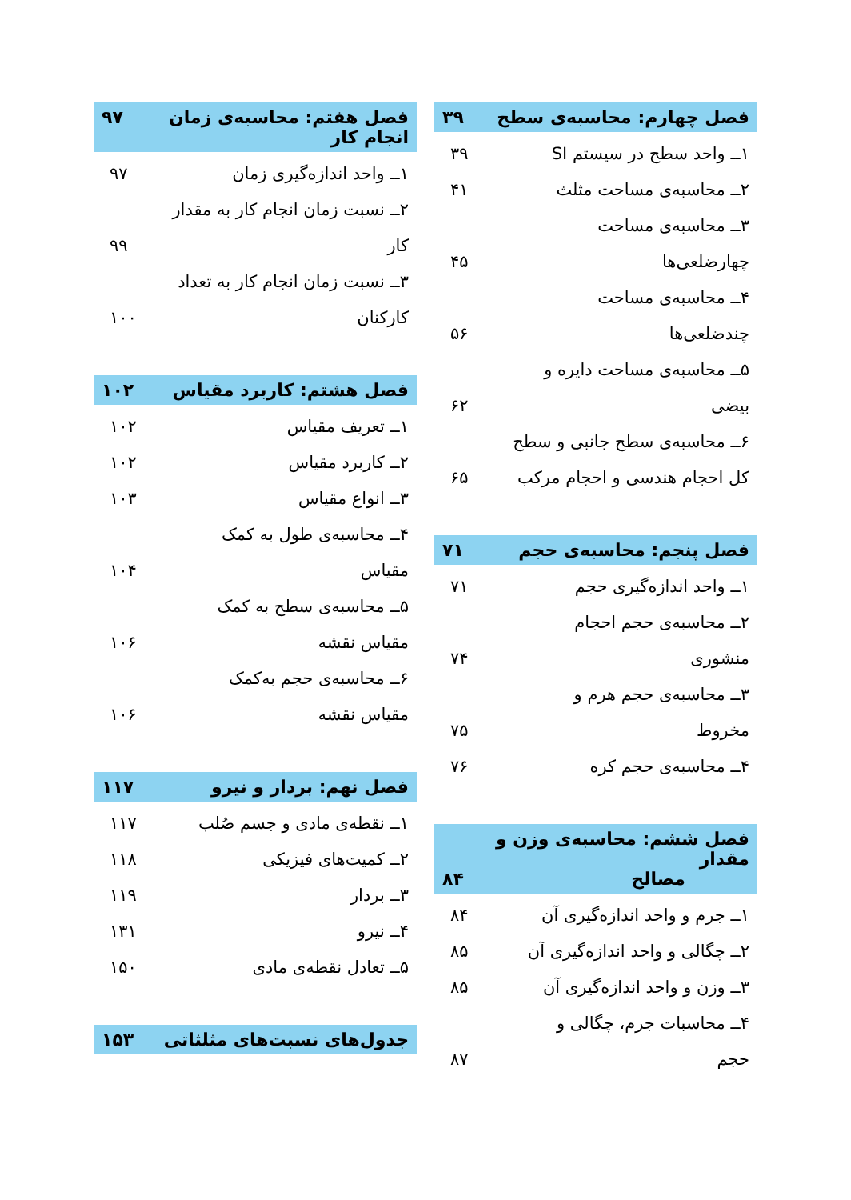فصل چهارم: محاسبه‌ی سطح ۳۹
۱ــ واحد سطح در سیستم SI ۳۹
۲ــ محاسبه‌ی مساحت مثلث ۴۱
۳ــ محاسبه‌ی مساحت
چهارضلعی‌ها ۴۵
۴ــ محاسبه‌ی مساحت
چندضلعی‌ها ۵۶
۵ــ محاسبه‌ی مساحت دایره و
بیضی ۶۲
۶ــ محاسبه‌ی سطح جانبی و سطح
کل احجام هندسی و احجام مرکب ۶۵
فصل پنجم: محاسبه‌ی حجم ۷۱
۱ــ واحد اندازه‌گیری حجم ۷۱
۲ــ محاسبه‌ی حجم احجام
منشوری ۷۴
۳ــ محاسبه‌ی حجم هرم و
مخروط ۷۵
۴ــ محاسبه‌ی حجم کره ۷۶
فصل ششم: محاسبه‌ی وزن و مقدار
مصالح ۸۴
۱ــ جرم و واحد اندازه‌گیری آن ۸۴
۲ــ چگالی و واحد اندازه‌گیری آن ۸۵
۳ــ وزن و واحد اندازه‌گیری آن ۸۵
۴ــ محاسبات جرم، چگالی و
حجم ۸۷
فصل هفتم: محاسبه‌ی زمان انجام کار ۹۷
۱ــ واحد اندازه‌گیری زمان ۹۷
۲ــ نسبت زمان انجام کار به مقدار
کار ۹۹
۳ــ نسبت زمان انجام کار به تعداد
کارکنان ۱۰۰
فصل هشتم: کاربرد مقیاس ۱۰۲
۱ــ تعریف مقیاس ۱۰۲
۲ــ کاربرد مقیاس ۱۰۲
۳ــ انواع مقیاس ۱۰۳
۴ــ محاسبه‌ی طول به کمک
مقیاس ۱۰۴
۵ــ محاسبه‌ی سطح به کمک
مقیاس نقشه ۱۰۶
۶ــ محاسبه‌ی حجم به‌کمک
مقیاس نقشه ۱۰۶
فصل نهم: بردار و نیرو ۱۱۷
۱ــ نقطه‌ی مادی و جسم صُلب ۱۱۷
۲ــ کمیت‌های فیزیکی ۱۱۸
۳ــ بردار ۱۱۹
۴ــ نیرو ۱۳۱
۵ــ تعادل نقطه‌ی مادی ۱۵۰
جدول‌های نسبت‌های مثلثاتی ۱۵۳